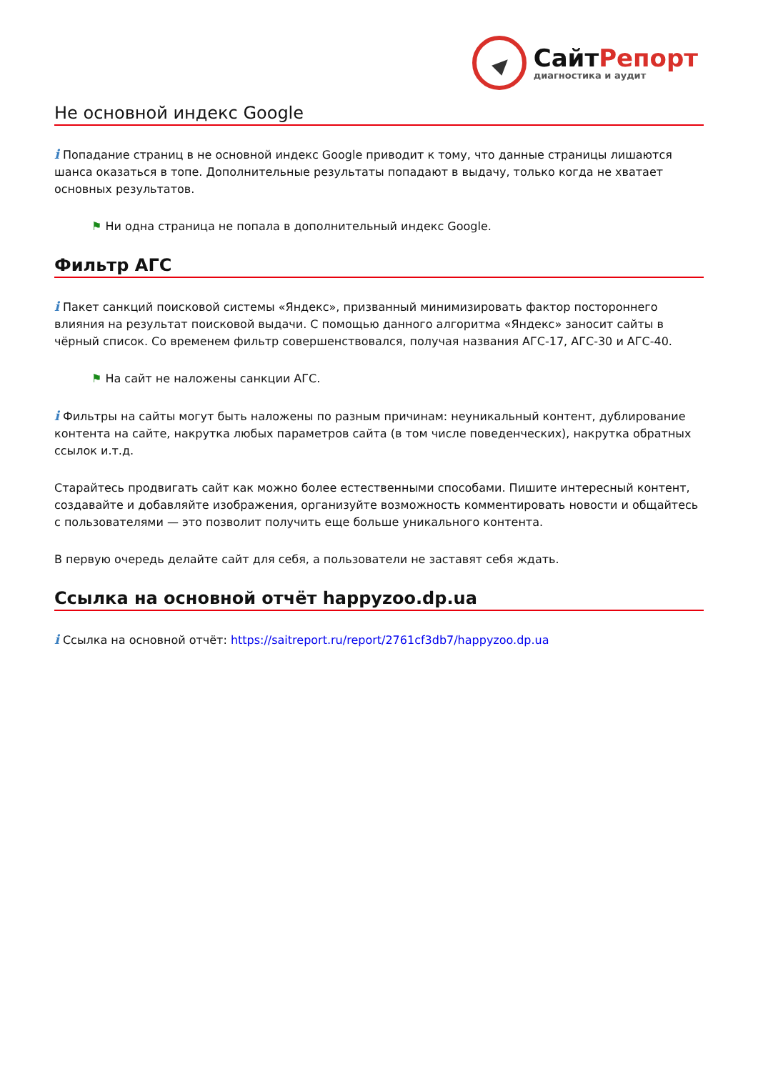СайтРепорт
диагностика и аудит
Не основной индекс Google
i Попадание страниц в не основной индекс Google приводит к тому, что данные страницы лишаются шанса оказаться в топе. Дополнительные результаты попадают в выдачу, только когда не хватает основных результатов.
⚑ Ни одна страница не попала в дополнительный индекс Google.
Фильтр АГС
i Пакет санкций поисковой системы «Яндекс», призванный минимизировать фактор постороннего влияния на результат поисковой выдачи. С помощью данного алгоритма «Яндекс» заносит сайты в чёрный список. Со временем фильтр совершенствовался, получая названия АГС-17, АГС-30 и АГС-40.
⚑ На сайт не наложены санкции АГС.
i Фильтры на сайты могут быть наложены по разным причинам: неуникальный контент, дублирование контента на сайте, накрутка любых параметров сайта (в том числе поведенческих), накрутка обратных ссылок и.т.д.
Старайтесь продвигать сайт как можно более естественными способами. Пишите интересный контент, создавайте и добавляйте изображения, организуйте возможность комментировать новости и общайтесь с пользователями — это позволит получить еще больше уникального контента.
В первую очередь делайте сайт для себя, а пользователи не заставят себя ждать.
Ссылка на основной отчёт happyzoo.dp.ua
i Ссылка на основной отчёт: https://saitreport.ru/report/2761cf3db7/happyzoo.dp.ua